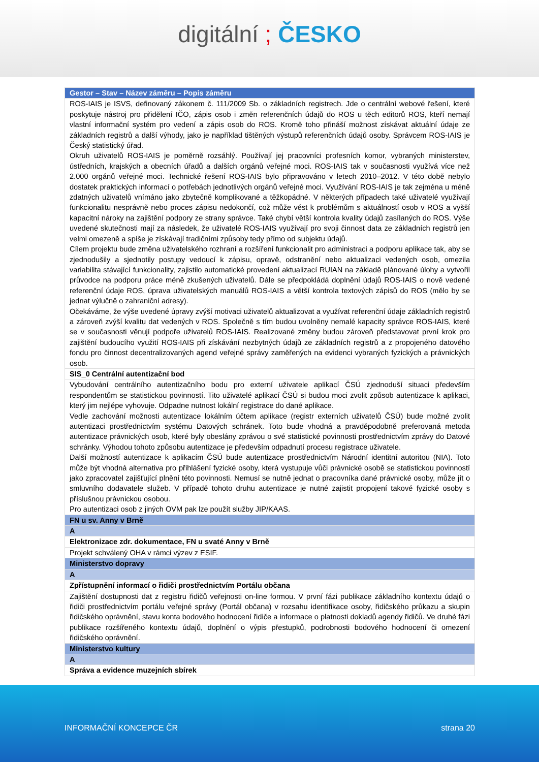digitální ; ČESKO
| Gestor – Stav – Název záměru – Popis záměru |
| --- |
| ROS-IAIS je ISVS, definovaný zákonem č. 111/2009 Sb. o základních registrech. Jde o centrální webové řešení, které poskytuje nástroj pro přidělení IČO, zápis osob i změn referenčních údajů do ROS u těch editorů ROS, kteří nemají vlastní informační systém pro vedení a zápis osob do ROS. Kromě toho přináší možnost získávat aktuální údaje ze základních registrů a další výhody, jako je například tištěných výstupů referenčních údajů osoby. Správcem ROS-IAIS je Český statistický úřad. Okruh uživatelů ROS-IAIS je poměrně rozsáhlý. Používají jej pracovníci profesních komor, vybraných ministerstev, ústředních, krajských a obecních úřadů a dalších orgánů veřejné moci. ROS-IAIS tak v současnosti využívá více než 2.000 orgánů veřejné moci. Technické řešení ROS-IAIS bylo připravováno v letech 2010–2012. V této době nebylo dostatek praktických informací o potřebách jednotlivých orgánů veřejné moci. Využívání ROS-IAIS je tak zejména u méně zdatných uživatelů vnímáno jako zbytečně komplikované a těžkopádné. V některých případech také uživatelé využívají funkcionalitu nesprávně nebo proces zápisu nedokončí, což může vést k problémům s aktuálností osob v ROS a vyšší kapacitní nároky na zajištění podpory ze strany správce. Také chybí větší kontrola kvality údajů zasílaných do ROS. Výše uvedené skutečnosti mají za následek, že uživatelé ROS-IAIS využívají pro svoji činnost data ze základních registrů jen velmi omezeně a spíše je získávají tradičními způsoby tedy přímo od subjektu údajů. Cílem projektu bude změna uživatelského rozhraní a rozšíření funkcionalit pro administraci a podporu aplikace tak, aby se zjednodušily a sjednotily postupy vedoucí k zápisu, opravě, odstranění nebo aktualizaci vedených osob, omezila variabilita stávající funkcionality, zajistilo automatické provedení aktualizací RUIAN na základě plánované úlohy a vytvořil průvodce na podporu práce méně zkušených uživatelů. Dále se předpokládá doplnění údajů ROS-IAIS o nově vedené referenční údaje ROS, úprava uživatelských manuálů ROS-IAIS a větší kontrola textových zápisů do ROS (mělo by se jednat výlučně o zahraniční adresy). Očekáváme, že výše uvedené úpravy zvýší motivaci uživatelů aktualizovat a využívat referenční údaje základních registrů a zároveň zvýší kvalitu dat vedených v ROS. Společně s tím budou uvolněny nemalé kapacity správce ROS-IAIS, které se v současnosti věnují podpoře uživatelů ROS-IAIS. Realizované změny budou zároveň představovat první krok pro zajištění budoucího využití ROS-IAIS při získávání nezbytných údajů ze základních registrů a z propojeného datového fondu pro činnost decentralizovaných agend veřejné správy zaměřených na evidenci vybraných fyzických a právnických osob. |
| SIS_0 Centrální autentizační bod |
| Vybudování centrálního autentizačního bodu pro externí uživatele aplikací ČSÚ zjednoduší situaci především respondentům se statistickou povinností. Tito uživatelé aplikací ČSÚ si budou moci zvolit způsob autentizace k aplikaci, který jim nejlépe vyhovuje. Odpadne nutnost lokální registrace do dané aplikace. Vedle zachování možnosti autentizace lokálním účtem aplikace (registr externích uživatelů ČSÚ) bude možné zvolit autentizaci prostřednictvím systému Datových schránek. Toto bude vhodná a pravděpodobně preferovaná metoda autentizace právnických osob, které byly obeslány zprávou o své statistické povinnosti prostřednictvím zprávy do Datové schránky. Výhodou tohoto způsobu autentizace je především odpadnutí procesu registrace uživatele. Další možností autentizace k aplikacím ČSÚ bude autentizace prostřednictvím Národní identitní autoritou (NIA). Toto může být vhodná alternativa pro přihlášení fyzické osoby, která vystupuje vůči právnické osobě se statistickou povinností jako zpracovatel zajišťující plnění této povinnosti. Nemusí se nutně jednat o pracovníka dané právnické osoby, může jít o smluvního dodavatele služeb. V případě tohoto druhu autentizace je nutné zajistit propojení takové fyzické osoby s příslušnou právnickou osobou. Pro autentizaci osob z jiných OVM pak lze použít služby JIP/KAAS. |
| FN u sv. Anny v Brně |
| A |
| Elektronizace zdr. dokumentace, FN u svaté Anny v Brně |
| Projekt schválený OHA v rámci výzev z ESIF. |
| Ministerstvo dopravy |
| A |
| Zpřístupnění informací o řidiči prostřednictvím Portálu občana |
| Zajištění dostupnosti dat z registru řidičů veřejnosti on-line formou. V první fázi publikace základního kontextu údajů o řidiči prostřednictvím portálu veřejné správy (Portál občana) v rozsahu identifikace osoby, řidičského průkazu a skupin řidičského oprávnění, stavu konta bodového hodnocení řidiče a informace o platnosti dokladů agendy řidičů. Ve druhé fázi publikace rozšířeného kontextu údajů, doplnění o výpis přestupků, podrobnosti bodového hodnocení či omezení řidičského oprávnění. |
| Ministerstvo kultury |
| A |
| Správa a evidence muzejních sbírek |
INFORMAČNÍ KONCEPCE ČR strana 20